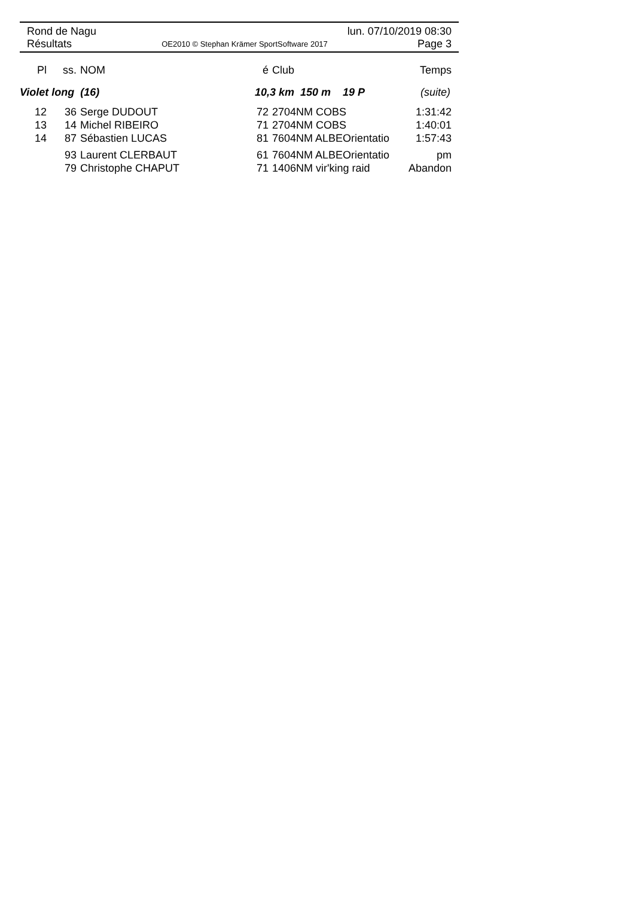Rond de Nagu lun. 07/10/2019 08:30
Résultats OE2010 © Stephan Krämer SportSoftware 2017 Page 3
| Pl | ss. | NOM | é | Club | Temps |
| --- | --- | --- | --- | --- | --- |
| Violet long (16) | | | 10,3 km 150 m 19 P | | (suite) |
| 12 | 36 | Serge DUDOUT | 72 | 2704NM COBS | 1:31:42 |
| 13 | 14 | Michel RIBEIRO | 71 | 2704NM COBS | 1:40:01 |
| 14 | 87 | Sébastien LUCAS | 81 | 7604NM ALBEOrientatio | 1:57:43 |
| | 93 | Laurent CLERBAUT | 61 | 7604NM ALBEOrientatio | pm |
| | 79 | Christophe CHAPUT | 71 | 1406NM vir'king raid | Abandon |